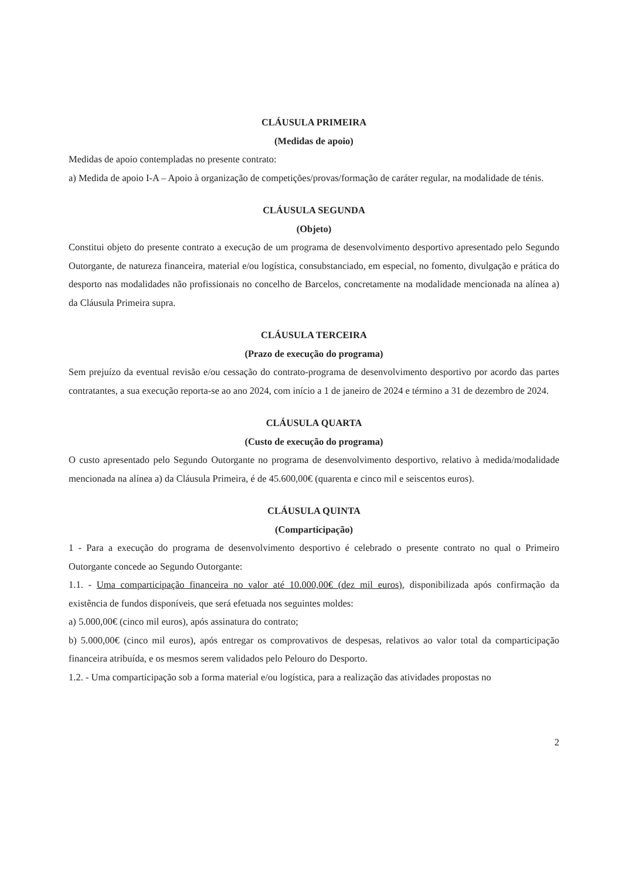CLÁUSULA PRIMEIRA
(Medidas de apoio)
Medidas de apoio contempladas no presente contrato:
a) Medida de apoio I-A – Apoio à organização de competições/provas/formação de caráter regular, na modalidade de ténis.
CLÁUSULA SEGUNDA
(Objeto)
Constitui objeto do presente contrato a execução de um programa de desenvolvimento desportivo apresentado pelo Segundo Outorgante, de natureza financeira, material e/ou logística, consubstanciado, em especial, no fomento, divulgação e prática do desporto nas modalidades não profissionais no concelho de Barcelos, concretamente na modalidade mencionada na alínea a) da Cláusula Primeira supra.
CLÁUSULA TERCEIRA
(Prazo de execução do programa)
Sem prejuízo da eventual revisão e/ou cessação do contrato-programa de desenvolvimento desportivo por acordo das partes contratantes, a sua execução reporta-se ao ano 2024, com início a 1 de janeiro de 2024 e término a 31 de dezembro de 2024.
CLÁUSULA QUARTA
(Custo de execução do programa)
O custo apresentado pelo Segundo Outorgante no programa de desenvolvimento desportivo, relativo à medida/modalidade mencionada na alínea a) da Cláusula Primeira, é de 45.600,00€ (quarenta e cinco mil e seiscentos euros).
CLÁUSULA QUINTA
(Comparticipação)
1 - Para a execução do programa de desenvolvimento desportivo é celebrado o presente contrato no qual o Primeiro Outorgante concede ao Segundo Outorgante:
1.1. - Uma comparticipação financeira no valor até 10.000,00€ (dez mil euros), disponibilizada após confirmação da existência de fundos disponíveis, que será efetuada nos seguintes moldes:
a) 5.000,00€ (cinco mil euros), após assinatura do contrato;
b) 5.000,00€ (cinco mil euros), após entregar os comprovativos de despesas, relativos ao valor total da comparticipação financeira atribuída, e os mesmos serem validados pelo Pelouro do Desporto.
1.2. - Uma comparticipação sob a forma material e/ou logística, para a realização das atividades propostas no
2